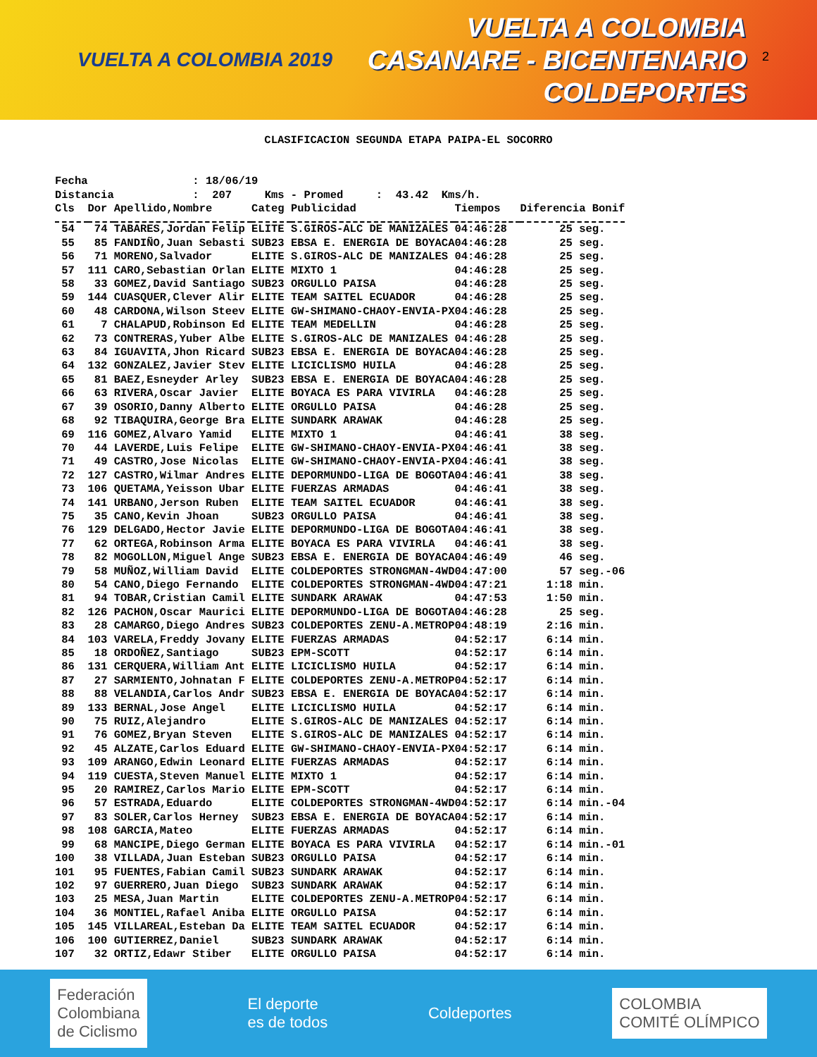VUELTA A COLOMBIA 2019
VUELTA A COLOMBIA
CASANARE - BICENTENARIO
COLDEPORTES
2
CLASIFICACION SEGUNDA ETAPA PAIPA-EL SOCORRO
Fecha : 18/06/19 Distancia : 207 Kms - Promed : 43.42 Kms/h.
| Cls | Dor | Apellido,Nombre | Categ | Publicidad | Tiempos | Diferencia Bonif |
| --- | --- | --- | --- | --- | --- | --- |
| 54 | 74 | TABARES,Jordan Felip | ELITE | S.GIROS-ALC DE MANIZALES | 04:46:28 | 25 seg. |
| 55 | 85 | FANDIÑO,Juan Sebasti | SUB23 | EBSA E. ENERGIA DE BOYACA | 04:46:28 | 25 seg. |
| 56 | 71 | MORENO,Salvador | ELITE | S.GIROS-ALC DE MANIZALES | 04:46:28 | 25 seg. |
| 57 | 111 | CARO,Sebastian Orlan | ELITE | MIXTO 1 | 04:46:28 | 25 seg. |
| 58 | 33 | GOMEZ,David Santiago | SUB23 | ORGULLO PAISA | 04:46:28 | 25 seg. |
| 59 | 144 | CUASQUER,Clever Alir | ELITE | TEAM SAITEL ECUADOR | 04:46:28 | 25 seg. |
| 60 | 48 | CARDONA,Wilson Steev | ELITE | GW-SHIMANO-CHAOY-ENVIA-PX | 04:46:28 | 25 seg. |
| 61 | 7 | CHALAPUD,Robinson Ed | ELITE | TEAM MEDELLIN | 04:46:28 | 25 seg. |
| 62 | 73 | CONTRERAS,Yuber Albe | ELITE | S.GIROS-ALC DE MANIZALES | 04:46:28 | 25 seg. |
| 63 | 84 | IGUAVITA,Jhon Ricard | SUB23 | EBSA E. ENERGIA DE BOYACA | 04:46:28 | 25 seg. |
| 64 | 132 | GONZALEZ,Javier Stev | ELITE | LICICLISMO HUILA | 04:46:28 | 25 seg. |
| 65 | 81 | BAEZ,Esneyder Arley | SUB23 | EBSA E. ENERGIA DE BOYACA | 04:46:28 | 25 seg. |
| 66 | 63 | RIVERA,Oscar Javier | ELITE | BOYACA ES PARA VIVIRLA | 04:46:28 | 25 seg. |
| 67 | 39 | OSORIO,Danny Alberto | ELITE | ORGULLO PAISA | 04:46:28 | 25 seg. |
| 68 | 92 | TIBAQUIRA,George Bra | ELITE | SUNDARK ARAWAK | 04:46:28 | 25 seg. |
| 69 | 116 | GOMEZ,Alvaro Yamid | ELITE | MIXTO 1 | 04:46:41 | 38 seg. |
| 70 | 44 | LAVERDE,Luis Felipe | ELITE | GW-SHIMANO-CHAOY-ENVIA-PX | 04:46:41 | 38 seg. |
| 71 | 49 | CASTRO,Jose Nicolas | ELITE | GW-SHIMANO-CHAOY-ENVIA-PX | 04:46:41 | 38 seg. |
| 72 | 127 | CASTRO,Wilmar Andres | ELITE | DEPORMUNDO-LIGA DE BOGOTA | 04:46:41 | 38 seg. |
| 73 | 106 | QUETAMA,Yeisson Ubar | ELITE | FUERZAS ARMADAS | 04:46:41 | 38 seg. |
| 74 | 141 | URBANO,Jerson Ruben | ELITE | TEAM SAITEL ECUADOR | 04:46:41 | 38 seg. |
| 75 | 35 | CANO,Kevin Jhoan | SUB23 | ORGULLO PAISA | 04:46:41 | 38 seg. |
| 76 | 129 | DELGADO,Hector Javie | ELITE | DEPORMUNDO-LIGA DE BOGOTA | 04:46:41 | 38 seg. |
| 77 | 62 | ORTEGA,Robinson Arma | ELITE | BOYACA ES PARA VIVIRLA | 04:46:41 | 38 seg. |
| 78 | 82 | MOGOLLON,Miguel Ange | SUB23 | EBSA E. ENERGIA DE BOYACA | 04:46:49 | 46 seg. |
| 79 | 58 | MUÑOZ,William David | ELITE | COLDEPORTES STRONGMAN-4WD | 04:47:00 | 57 seg.-06 |
| 80 | 54 | CANO,Diego Fernando | ELITE | COLDEPORTES STRONGMAN-4WD | 04:47:21 | 1:18 min. |
| 81 | 94 | TOBAR,Cristian Camil | ELITE | SUNDARK ARAWAK | 04:47:53 | 1:50 min. |
| 82 | 126 | PACHON,Oscar Maurici | ELITE | DEPORMUNDO-LIGA DE BOGOTA | 04:46:28 | 25 seg. |
| 83 | 28 | CAMARGO,Diego Andres | SUB23 | COLDEPORTES ZENU-A.METROP | 04:48:19 | 2:16 min. |
| 84 | 103 | VARELA,Freddy Jovany | ELITE | FUERZAS ARMADAS | 04:52:17 | 6:14 min. |
| 85 | 18 | ORDOÑEZ,Santiago | SUB23 | EPM-SCOTT | 04:52:17 | 6:14 min. |
| 86 | 131 | CERQUERA,William Ant | ELITE | LICICLISMO HUILA | 04:52:17 | 6:14 min. |
| 87 | 27 | SARMIENTO,Johnatan F | ELITE | COLDEPORTES ZENU-A.METROP | 04:52:17 | 6:14 min. |
| 88 | 88 | VELANDIA,Carlos Andr | SUB23 | EBSA E. ENERGIA DE BOYACA | 04:52:17 | 6:14 min. |
| 89 | 133 | BERNAL,Jose Angel | ELITE | LICICLISMO HUILA | 04:52:17 | 6:14 min. |
| 90 | 75 | RUIZ,Alejandro | ELITE | S.GIROS-ALC DE MANIZALES | 04:52:17 | 6:14 min. |
| 91 | 76 | GOMEZ,Bryan Steven | ELITE | S.GIROS-ALC DE MANIZALES | 04:52:17 | 6:14 min. |
| 92 | 45 | ALZATE,Carlos Eduard | ELITE | GW-SHIMANO-CHAOY-ENVIA-PX | 04:52:17 | 6:14 min. |
| 93 | 109 | ARANGO,Edwin Leonard | ELITE | FUERZAS ARMADAS | 04:52:17 | 6:14 min. |
| 94 | 119 | CUESTA,Steven Manuel | ELITE | MIXTO 1 | 04:52:17 | 6:14 min. |
| 95 | 20 | RAMIREZ,Carlos Mario | ELITE | EPM-SCOTT | 04:52:17 | 6:14 min. |
| 96 | 57 | ESTRADA,Eduardo | ELITE | COLDEPORTES STRONGMAN-4WD | 04:52:17 | 6:14 min.-04 |
| 97 | 83 | SOLER,Carlos Herney | SUB23 | EBSA E. ENERGIA DE BOYACA | 04:52:17 | 6:14 min. |
| 98 | 108 | GARCIA,Mateo | ELITE | FUERZAS ARMADAS | 04:52:17 | 6:14 min. |
| 99 | 68 | MANCIPE,Diego German | ELITE | BOYACA ES PARA VIVIRLA | 04:52:17 | 6:14 min.-01 |
| 100 | 38 | VILLADA,Juan Esteban | SUB23 | ORGULLO PAISA | 04:52:17 | 6:14 min. |
| 101 | 95 | FUENTES,Fabian Camil | SUB23 | SUNDARK ARAWAK | 04:52:17 | 6:14 min. |
| 102 | 97 | GUERRERO,Juan Diego | SUB23 | SUNDARK ARAWAK | 04:52:17 | 6:14 min. |
| 103 | 25 | MESA,Juan Martin | ELITE | COLDEPORTES ZENU-A.METROP | 04:52:17 | 6:14 min. |
| 104 | 36 | MONTIEL,Rafael Aniba | ELITE | ORGULLO PAISA | 04:52:17 | 6:14 min. |
| 105 | 145 | VILLAREAL,Esteban Da | ELITE | TEAM SAITEL ECUADOR | 04:52:17 | 6:14 min. |
| 106 | 100 | GUTIERREZ,Daniel | SUB23 | SUNDARK ARAWAK | 04:52:17 | 6:14 min. |
| 107 | 32 | ORTIZ,Edawr Stiber | ELITE | ORGULLO PAISA | 04:52:17 | 6:14 min. |
Federación
Colombiana
de Ciclismo
El deporte
es de todos
Coldeportes
COLOMBIA
COMITÉ OLÍMPICO